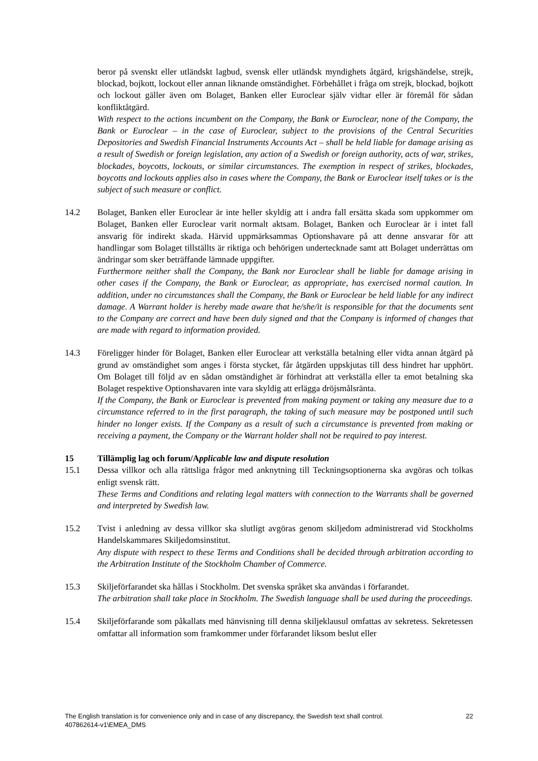beror på svenskt eller utländskt lagbud, svensk eller utländsk myndighets åtgärd, krigshändelse, strejk, blockad, bojkott, lockout eller annan liknande omständighet. Förbehållet i fråga om strejk, blockad, bojkott och lockout gäller även om Bolaget, Banken eller Euroclear själv vidtar eller är föremål för sådan konfliktåtgärd.
With respect to the actions incumbent on the Company, the Bank or Euroclear, none of the Company, the Bank or Euroclear – in the case of Euroclear, subject to the provisions of the Central Securities Depositories and Swedish Financial Instruments Accounts Act – shall be held liable for damage arising as a result of Swedish or foreign legislation, any action of a Swedish or foreign authority, acts of war, strikes, blockades, boycotts, lockouts, or similar circumstances. The exemption in respect of strikes, blockades, boycotts and lockouts applies also in cases where the Company, the Bank or Euroclear itself takes or is the subject of such measure or conflict.
14.2 Bolaget, Banken eller Euroclear är inte heller skyldig att i andra fall ersätta skada som uppkommer om Bolaget, Banken eller Euroclear varit normalt aktsam. Bolaget, Banken och Euroclear är i intet fall ansvarig för indirekt skada. Härvid uppmärksammas Optionshavare på att denne ansvarar för att handlingar som Bolaget tillställts är riktiga och behörigen undertecknade samt att Bolaget underrättas om ändringar som sker beträffande lämnade uppgifter.
Furthermore neither shall the Company, the Bank nor Euroclear shall be liable for damage arising in other cases if the Company, the Bank or Euroclear, as appropriate, has exercised normal caution. In addition, under no circumstances shall the Company, the Bank or Euroclear be held liable for any indirect damage. A Warrant holder is hereby made aware that he/she/it is responsible for that the documents sent to the Company are correct and have been duly signed and that the Company is informed of changes that are made with regard to information provided.
14.3 Föreligger hinder för Bolaget, Banken eller Euroclear att verkställa betalning eller vidta annan åtgärd på grund av omständighet som anges i första stycket, får åtgärden uppskjutas till dess hindret har upphört. Om Bolaget till följd av en sådan omständighet är förhindrat att verkställa eller ta emot betalning ska Bolaget respektive Optionshavaren inte vara skyldig att erlägga dröjsmålsränta.
If the Company, the Bank or Euroclear is prevented from making payment or taking any measure due to a circumstance referred to in the first paragraph, the taking of such measure may be postponed until such hinder no longer exists. If the Company as a result of such a circumstance is prevented from making or receiving a payment, the Company or the Warrant holder shall not be required to pay interest.
15 Tillämplig lag och forum/Applicable law and dispute resolution
15.1 Dessa villkor och alla rättsliga frågor med anknytning till Teckningsoptionerna ska avgöras och tolkas enligt svensk rätt.
These Terms and Conditions and relating legal matters with connection to the Warrants shall be governed and interpreted by Swedish law.
15.2 Tvist i anledning av dessa villkor ska slutligt avgöras genom skiljedom administrerad vid Stockholms Handelskammares Skiljedomsinstitut.
Any dispute with respect to these Terms and Conditions shall be decided through arbitration according to the Arbitration Institute of the Stockholm Chamber of Commerce.
15.3 Skiljeförfarandet ska hållas i Stockholm. Det svenska språket ska användas i förfarandet.
The arbitration shall take place in Stockholm. The Swedish language shall be used during the proceedings.
15.4 Skiljeförfarande som påkallats med hänvisning till denna skiljeklausul omfattas av sekretess. Sekretessen omfattar all information som framkommer under förfarandet liksom beslut eller
22 The English translation is for convenience only and in case of any discrepancy, the Swedish text shall control.
407862614-v1\EMEA_DMS